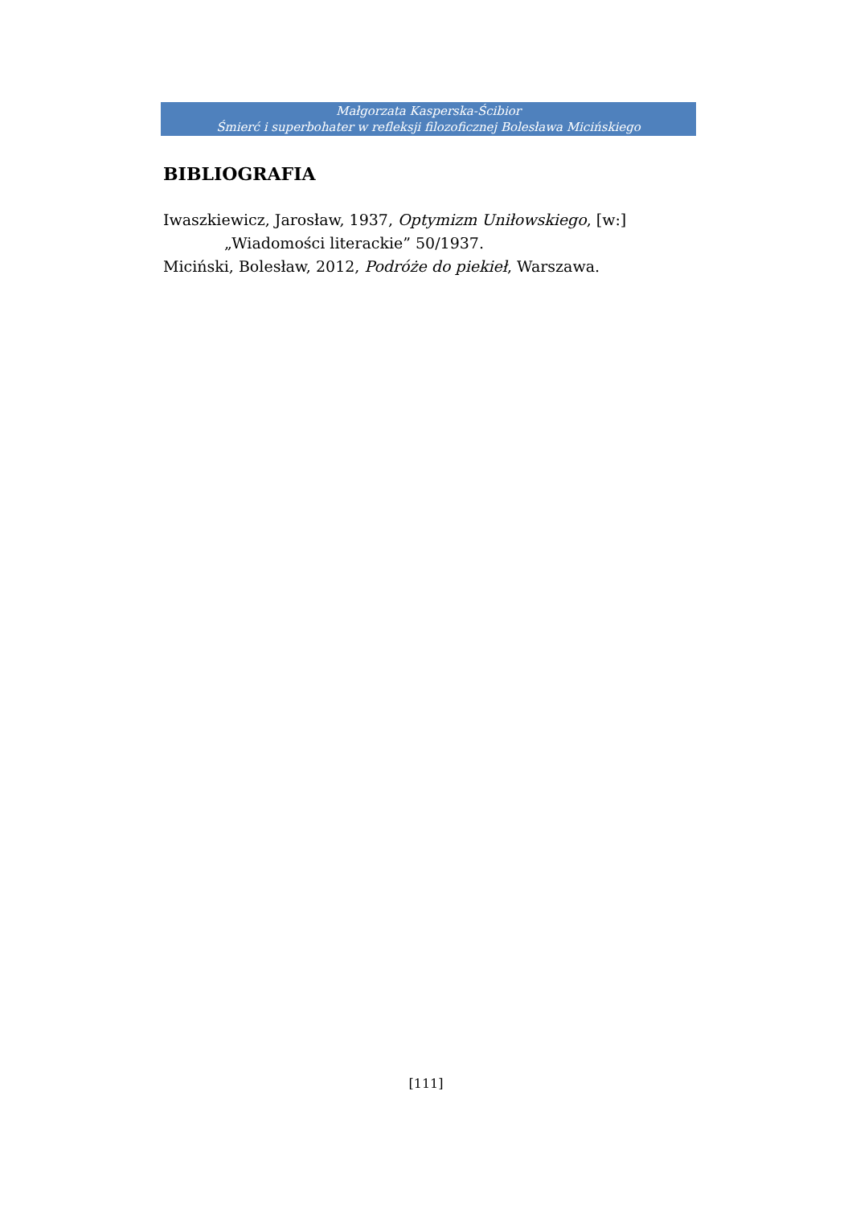Małgorzata Kasperska-Ścibior
Śmierć i superbohater w refleksji filozoficznej Bolesława Micińskiego
BIBLIOGRAFIA
Iwaszkiewicz, Jarosław, 1937, Optymizm Uniłowskiego, [w:]
„Wiadomości literackie” 50/1937.
Miciński, Bolesław, 2012, Podróże do piekieł, Warszawa.
[111]